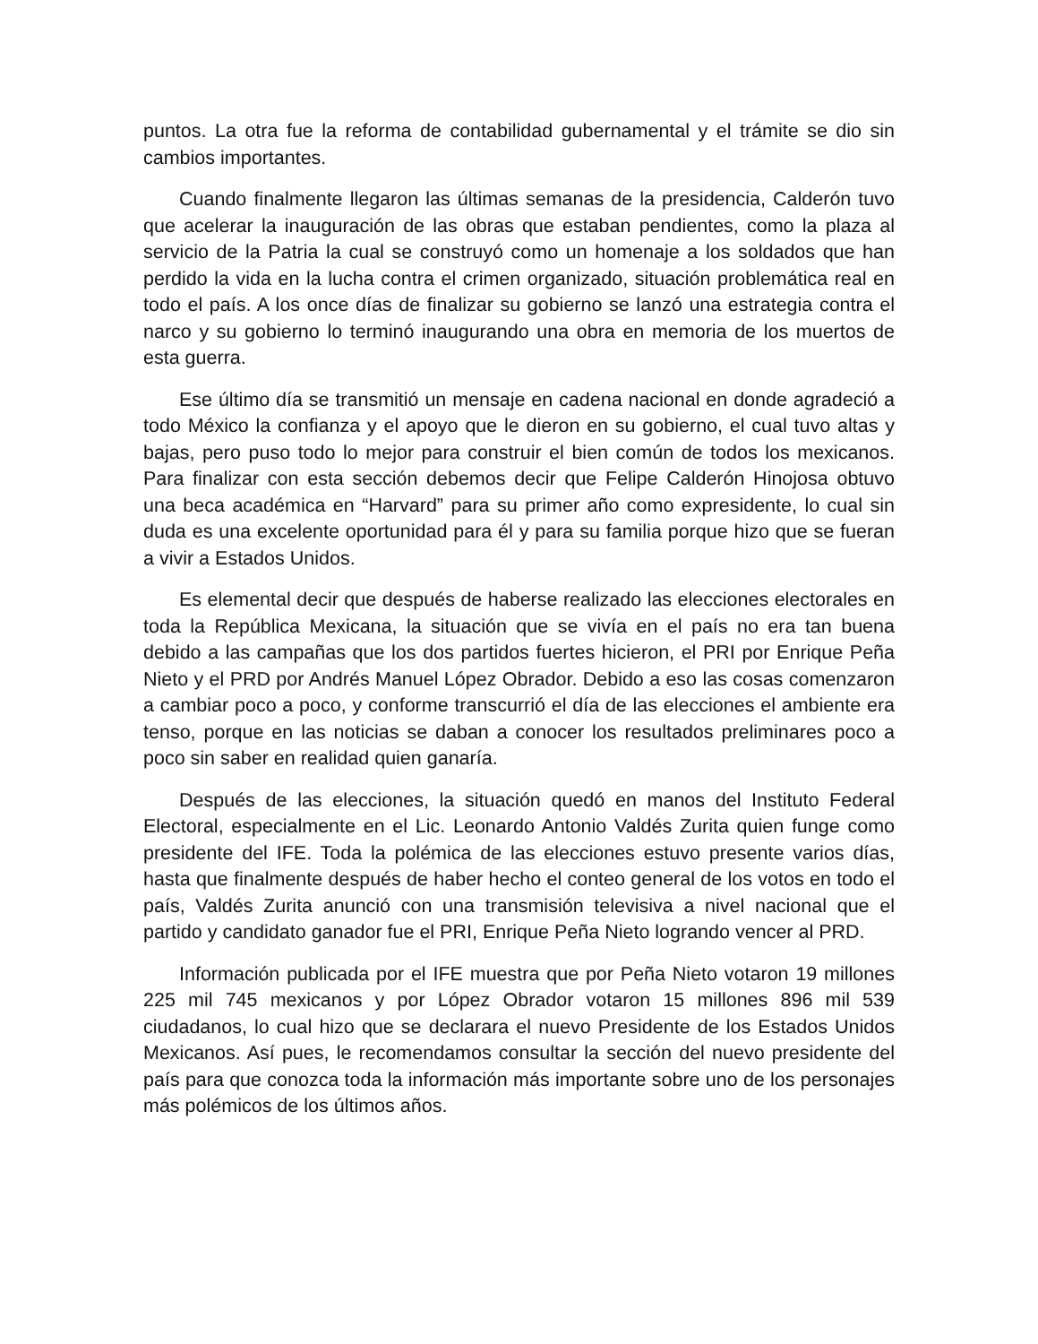puntos. La otra fue la reforma de contabilidad gubernamental y el trámite se dio sin cambios importantes.
Cuando finalmente llegaron las últimas semanas de la presidencia, Calderón tuvo que acelerar la inauguración de las obras que estaban pendientes, como la plaza al servicio de la Patria la cual se construyó como un homenaje a los soldados que han perdido la vida en la lucha contra el crimen organizado, situación problemática real en todo el país. A los once días de finalizar su gobierno se lanzó una estrategia contra el narco y su gobierno lo terminó inaugurando una obra en memoria de los muertos de esta guerra.
Ese último día se transmitió un mensaje en cadena nacional en donde agradeció a todo México la confianza y el apoyo que le dieron en su gobierno, el cual tuvo altas y bajas, pero puso todo lo mejor para construir el bien común de todos los mexicanos. Para finalizar con esta sección debemos decir que Felipe Calderón Hinojosa obtuvo una beca académica en “Harvard” para su primer año como expresidente, lo cual sin duda es una excelente oportunidad para él y para su familia porque hizo que se fueran a vivir a Estados Unidos.
Es elemental decir que después de haberse realizado las elecciones electorales en toda la República Mexicana, la situación que se vivía en el país no era tan buena debido a las campañas que los dos partidos fuertes hicieron, el PRI por Enrique Peña Nieto y el PRD por Andrés Manuel López Obrador. Debido a eso las cosas comenzaron a cambiar poco a poco, y conforme transcurrió el día de las elecciones el ambiente era tenso, porque en las noticias se daban a conocer los resultados preliminares poco a poco sin saber en realidad quien ganaría.
Después de las elecciones, la situación quedó en manos del Instituto Federal Electoral, especialmente en el Lic. Leonardo Antonio Valdés Zurita quien funge como presidente del IFE. Toda la polémica de las elecciones estuvo presente varios días, hasta que finalmente después de haber hecho el conteo general de los votos en todo el país, Valdés Zurita anunció con una transmisión televisiva a nivel nacional que el partido y candidato ganador fue el PRI, Enrique Peña Nieto logrando vencer al PRD.
Información publicada por el IFE muestra que por Peña Nieto votaron 19 millones 225 mil 745 mexicanos y por López Obrador votaron 15 millones 896 mil 539 ciudadanos, lo cual hizo que se declarara el nuevo Presidente de los Estados Unidos Mexicanos. Así pues, le recomendamos consultar la sección del nuevo presidente del país para que conozca toda la información más importante sobre uno de los personajes más polémicos de los últimos años.